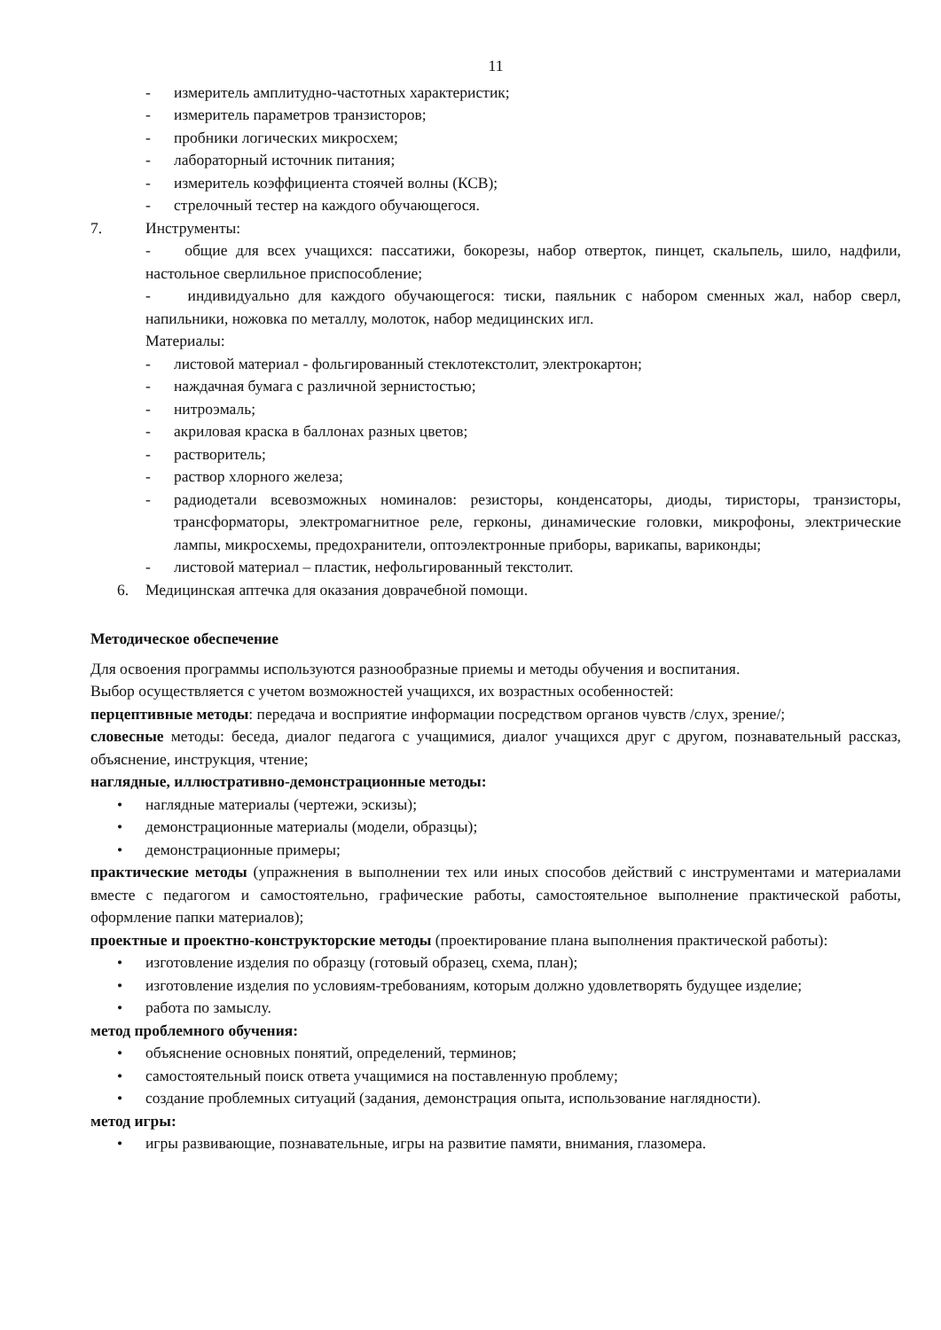11
- измеритель амплитудно-частотных характеристик;
- измеритель параметров транзисторов;
- пробники логических микросхем;
- лабораторный источник питания;
- измеритель коэффициента стоячей волны (КСВ);
- стрелочный тестер на каждого обучающегося.
7. Инструменты:
- общие для всех учащихся: пассатижи, бокорезы, набор отверток, пинцет, скальпель, шило, надфили, настольное сверлильное приспособление;
- индивидуально для каждого обучающегося: тиски, паяльник с набором сменных жал, набор сверл, напильники, ножовка по металлу, молоток, набор медицинских игл.
Материалы:
- листовой материал - фольгированный стеклотекстолит, электрокартон;
- наждачная бумага с различной зернистостью;
- нитроэмаль;
- акриловая краска в баллонах разных цветов;
- растворитель;
- раствор хлорного железа;
- радиодетали всевозможных номиналов: резисторы, конденсаторы, диоды, тиристоры, транзисторы, трансформаторы, электромагнитное реле, герконы, динамические головки, микрофоны, электрические лампы, микросхемы, предохранители, оптоэлектронные приборы, варикапы, вариконды;
- листовой материал – пластик, нефольгированный текстолит.
6. Медицинская аптечка для оказания доврачебной помощи.
Методическое обеспечение
Для освоения программы используются разнообразные приемы и методы обучения и воспитания.
Выбор осуществляется с учетом возможностей учащихся, их возрастных особенностей:
перцептивные методы: передача и восприятие информации посредством органов чувств /слух, зрение/;
словесные методы: беседа, диалог педагога с учащимися, диалог учащихся друг с другом, познавательный рассказ, объяснение, инструкция, чтение;
наглядные, иллюстративно-демонстрационные методы:
• наглядные материалы (чертежи, эскизы);
• демонстрационные материалы (модели, образцы);
• демонстрационные примеры;
практические методы (упражнения в выполнении тех или иных способов действий с инструментами и материалами вместе с педагогом и самостоятельно, графические работы, самостоятельное выполнение практической работы, оформление папки материалов);
проектные и проектно-конструкторские методы (проектирование плана выполнения практической работы):
• изготовление изделия по образцу (готовый образец, схема, план);
• изготовление изделия по условиям-требованиям, которым должно удовлетворять будущее изделие;
• работа по замыслу.
метод проблемного обучения:
• объяснение основных понятий, определений, терминов;
• самостоятельный поиск ответа учащимися на поставленную проблему;
• создание проблемных ситуаций (задания, демонстрация опыта, использование наглядности).
метод игры:
• игры развивающие, познавательные, игры на развитие памяти, внимания, глазомера.